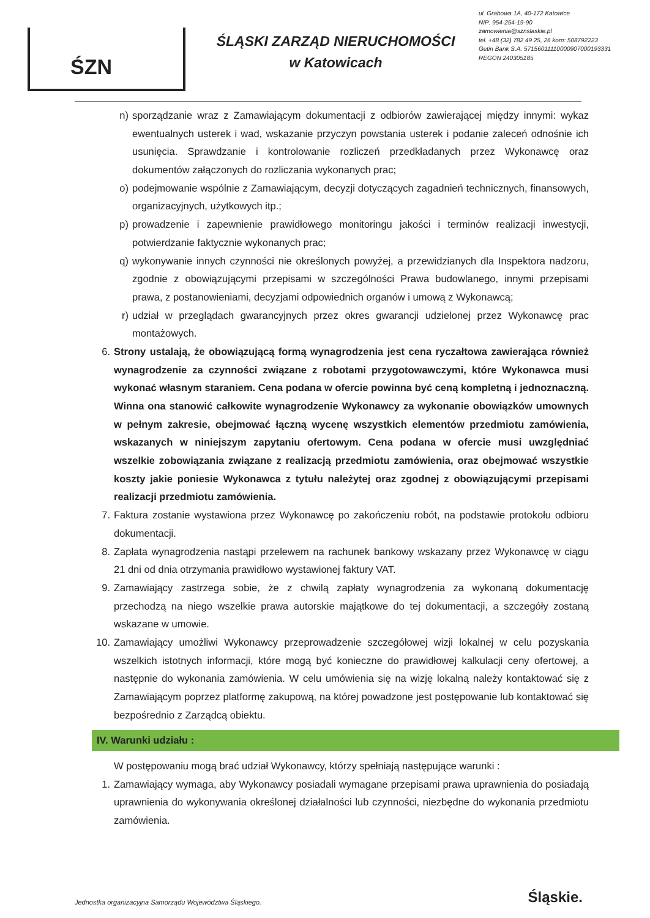ŚZN
ŚLĄSKI ZARZĄD NIERUCHOMOŚCI
w Katowicach
ul. Grabowa 1A, 40-172 Katowice
NIP: 954-254-19-90
zamowienia@sznslaskie.pl
tel. +48 (32) 782 49 25, 26 kom: 508792223
Getin Bank S.A. 57156011110000907000193331
REGON 240305185
n) sporządzanie wraz z Zamawiającym dokumentacji z odbiorów zawierającej między innymi: wykaz ewentualnych usterek i wad, wskazanie przyczyn powstania usterek i podanie zaleceń odnośnie ich usunięcia. Sprawdzanie i kontrolowanie rozliczeń przedkładanych przez Wykonawcę oraz dokumentów załączonych do rozliczania wykonanych prac;
o) podejmowanie wspólnie z Zamawiającym, decyzji dotyczących zagadnień technicznych, finansowych, organizacyjnych, użytkowych itp.;
p) prowadzenie i zapewnienie prawidłowego monitoringu jakości i terminów realizacji inwestycji, potwierdzanie faktycznie wykonanych prac;
q) wykonywanie innych czynności nie określonych powyżej, a przewidzianych dla Inspektora nadzoru, zgodnie z obowiązującymi przepisami w szczególności Prawa budowlanego, innymi przepisami prawa, z postanowieniami, decyzjami odpowiednich organów i umową z Wykonawcą;
r) udział w przeglądach gwarancyjnych przez okres gwarancji udzielonej przez Wykonawcę prac montażowych.
6. Strony ustalają, że obowiązującą formą wynagrodzenia jest cena ryczałtowa zawierająca również wynagrodzenie za czynności związane z robotami przygotowawczymi, które Wykonawca musi wykonać własnym staraniem. Cena podana w ofercie powinna być ceną kompletną i jednoznaczną. Winna ona stanowić całkowite wynagrodzenie Wykonawcy za wykonanie obowiązków umownych w pełnym zakresie, obejmować łączną wycenę wszystkich elementów przedmiotu zamówienia, wskazanych w niniejszym zapytaniu ofertowym. Cena podana w ofercie musi uwzględniać wszelkie zobowiązania związane z realizacją przedmiotu zamówienia, oraz obejmować wszystkie koszty jakie poniesie Wykonawca z tytułu należytej oraz zgodnej z obowiązującymi przepisami realizacji przedmiotu zamówienia.
7. Faktura zostanie wystawiona przez Wykonawcę po zakończeniu robót, na podstawie protokołu odbioru dokumentacji.
8. Zapłata wynagrodzenia nastąpi przelewem na rachunek bankowy wskazany przez Wykonawcę w ciągu 21 dni od dnia otrzymania prawidłowo wystawionej faktury VAT.
9. Zamawiający zastrzega sobie, że z chwilą zapłaty wynagrodzenia za wykonaną dokumentację przechodzą na niego wszelkie prawa autorskie majątkowe do tej dokumentacji, a szczegóły zostaną wskazane w umowie.
10. Zamawiający umożliwi Wykonawcy przeprowadzenie szczegółowej wizji lokalnej w celu pozyskania wszelkich istotnych informacji, które mogą być konieczne do prawidłowej kalkulacji ceny ofertowej, a następnie do wykonania zamówienia. W celu umówienia się na wizję lokalną należy kontaktować się z Zamawiającym poprzez platformę zakupową, na której powadzone jest postępowanie lub kontaktować się bezpośrednio z Zarządcą obiektu.
IV. Warunki udziału :
W postępowaniu mogą brać udział Wykonawcy, którzy spełniają następujące warunki :
1. Zamawiający wymaga, aby Wykonawcy posiadali wymagane przepisami prawa uprawnienia do posiadają uprawnienia do wykonywania określonej działalności lub czynności, niezbędne do wykonania przedmiotu zamówienia.
Jednostka organizacyjna Samorządu Województwa Śląskiego. Śląskie.